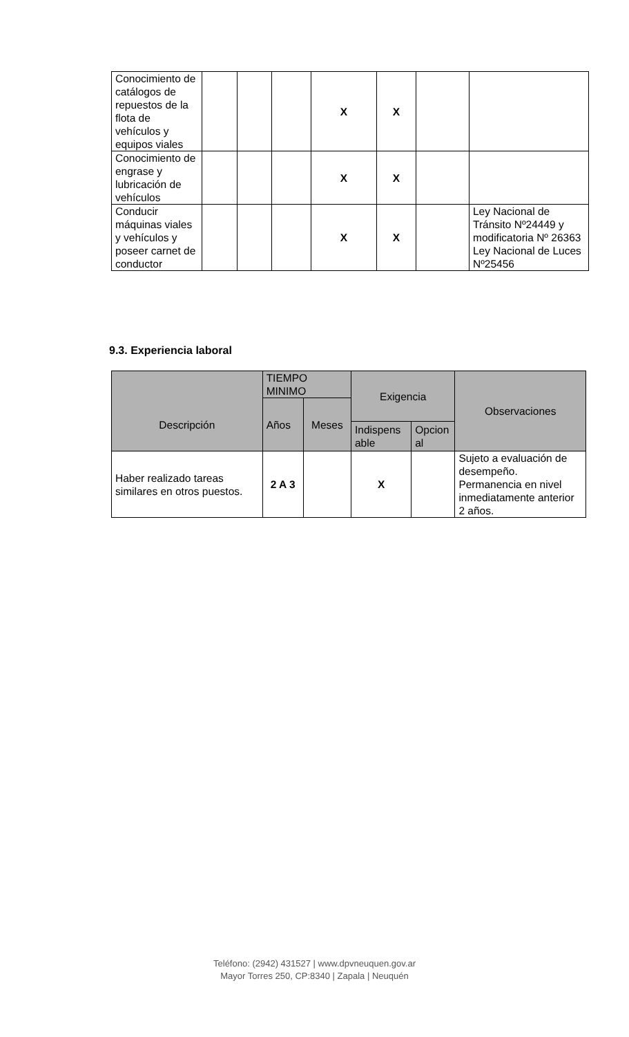| Conocimiento de catálogos de repuestos de la flota de vehículos y equipos viales | | | | X | X | | |
| Conocimiento de engrase y lubricación de vehículos | | | | X | X | | |
| Conducir máquinas viales y vehículos y poseer carnet de conductor | | | | X | X | | Ley Nacional de Tránsito Nº24449 y modificatoria Nº 26363 Ley Nacional de Luces Nº25456 |
9.3. Experiencia laboral
| Descripción | TIEMPO MINIMO | | Exigencia | | Observaciones |
| --- | --- | --- | --- | --- | --- |
| | Años | Meses | | | |
| | | | Indispens able | Opcion al | |
| Haber realizado tareas similares en otros puestos. | 2 A 3 | | X | | Sujeto a evaluación de desempeño. Permanencia en nivel inmediatamente anterior 2 años. |
Teléfono: (2942) 431527 | www.dpvneuquen.gov.ar
Mayor Torres 250, CP:8340 | Zapala | Neuquén